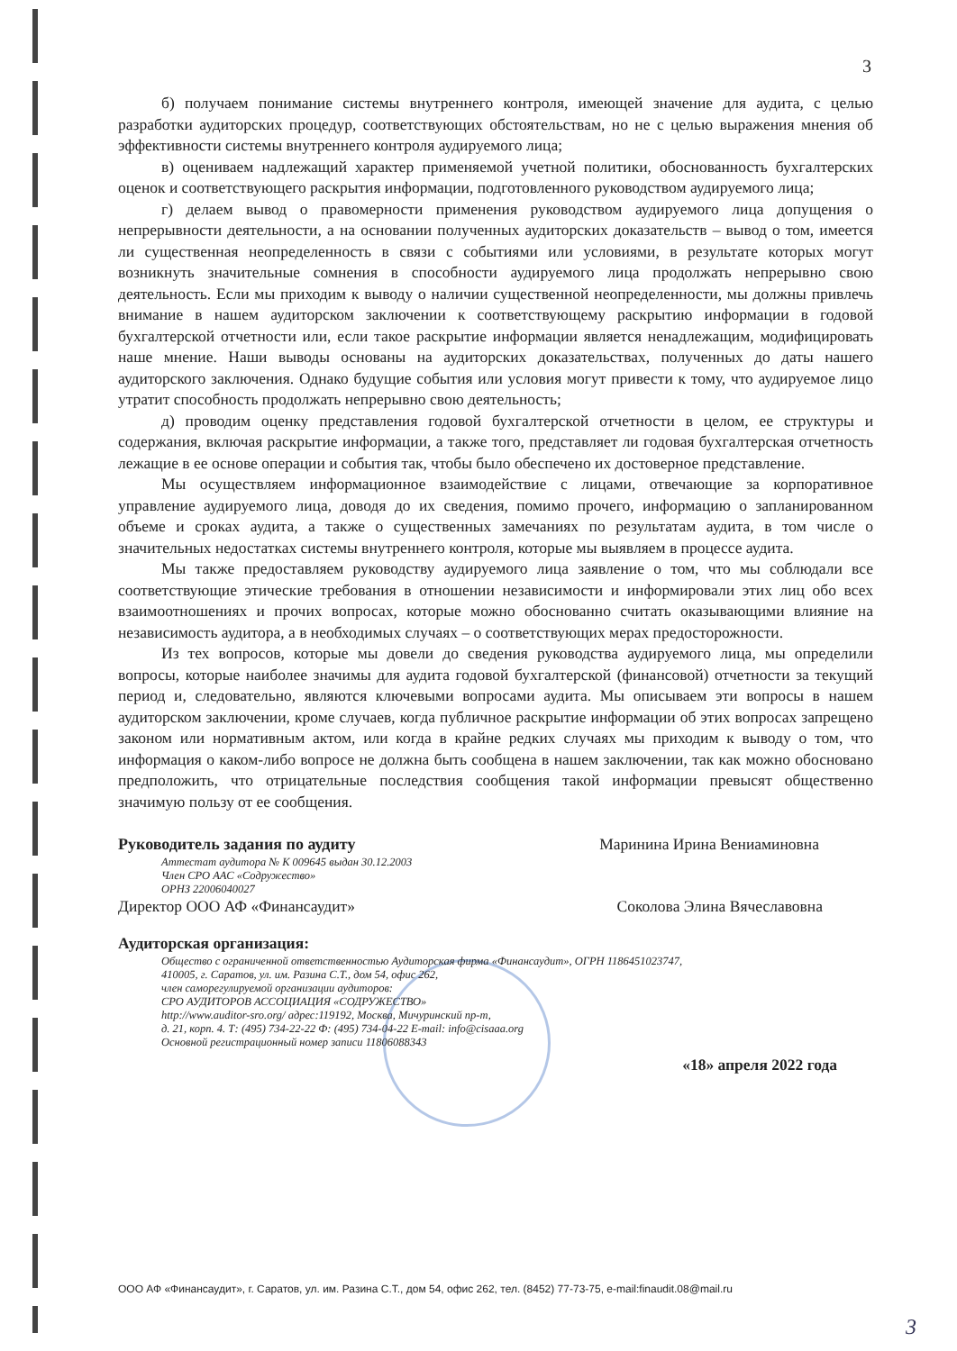3
б) получаем понимание системы внутреннего контроля, имеющей значение для аудита, с целью разработки аудиторских процедур, соответствующих обстоятельствам, но не с целью выражения мнения об эффективности системы внутреннего контроля аудируемого лица;
в) оцениваем надлежащий характер применяемой учетной политики, обоснованность бухгалтерских оценок и соответствующего раскрытия информации, подготовленного руководством аудируемого лица;
г) делаем вывод о правомерности применения руководством аудируемого лица допущения о непрерывности деятельности, а на основании полученных аудиторских доказательств – вывод о том, имеется ли существенная неопределенность в связи с событиями или условиями, в результате которых могут возникнуть значительные сомнения в способности аудируемого лица продолжать непрерывно свою деятельность. Если мы приходим к выводу о наличии существенной неопределенности, мы должны привлечь внимание в нашем аудиторском заключении к соответствующему раскрытию информации в годовой бухгалтерской отчетности или, если такое раскрытие информации является ненадлежащим, модифицировать наше мнение. Наши выводы основаны на аудиторских доказательствах, полученных до даты нашего аудиторского заключения. Однако будущие события или условия могут привести к тому, что аудируемое лицо утратит способность продолжать непрерывно свою деятельность;
д) проводим оценку представления годовой бухгалтерской отчетности в целом, ее структуры и содержания, включая раскрытие информации, а также того, представляет ли годовая бухгалтерская отчетность лежащие в ее основе операции и события так, чтобы было обеспечено их достоверное представление.
Мы осуществляем информационное взаимодействие с лицами, отвечающие за корпоративное управление аудируемого лица, доводя до их сведения, помимо прочего, информацию о запланированном объеме и сроках аудита, а также о существенных замечаниях по результатам аудита, в том числе о значительных недостатках системы внутреннего контроля, которые мы выявляем в процессе аудита.
Мы также предоставляем руководству аудируемого лица заявление о том, что мы соблюдали все соответствующие этические требования в отношении независимости и информировали этих лиц обо всех взаимоотношениях и прочих вопросах, которые можно обоснованно считать оказывающими влияние на независимость аудитора, а в необходимых случаях – о соответствующих мерах предосторожности.
Из тех вопросов, которые мы довели до сведения руководства аудируемого лица, мы определили вопросы, которые наиболее значимы для аудита годовой бухгалтерской (финансовой) отчетности за текущий период и, следовательно, являются ключевыми вопросами аудита. Мы описываем эти вопросы в нашем аудиторском заключении, кроме случаев, когда публичное раскрытие информации об этих вопросах запрещено законом или нормативным актом, или когда в крайне редких случаях мы приходим к выводу о том, что информация о каком-либо вопросе не должна быть сообщена в нашем заключении, так как можно обосновано предположить, что отрицательные последствия сообщения такой информации превысят общественно значимую пользу от ее сообщения.
Руководитель задания по аудиту Маринина Ирина Вениаминовна
Аттестат аудитора № К 009645 выдан 30.12.2003
Член СРО ААС «Содружество»
ОРНЗ 22006040027
Директор ООО АФ «Финансаудит» Соколова Элина Вячеславовна
Аудиторская организация:
Общество с ограниченной ответственностью Аудиторская фирма «Финансаудит», ОГРН 1186451023747,
410005, г. Саратов, ул. им. Разина С.Т., дом 54, офис 262,
член саморегулируемой организации аудиторов:
СРО АУДИТОРОВ АССОЦИАЦИЯ «СОДРУЖЕСТВО»
http://www.auditor-sro.org/ адрес:119192, Москва, Мичуринский пр-т,
д. 21, корп. 4. Т: (495) 734-22-22 Ф: (495) 734-04-22 E-mail: info@cisaaa.org
Основной регистрационный номер записи 11806088343
«18» апреля 2022 года
ООО АФ «Финансаудит», г. Саратов, ул. им. Разина С.Т., дом 54, офис 262, тел. (8452) 77-73-75, e-mail:finaudit.08@mail.ru
3